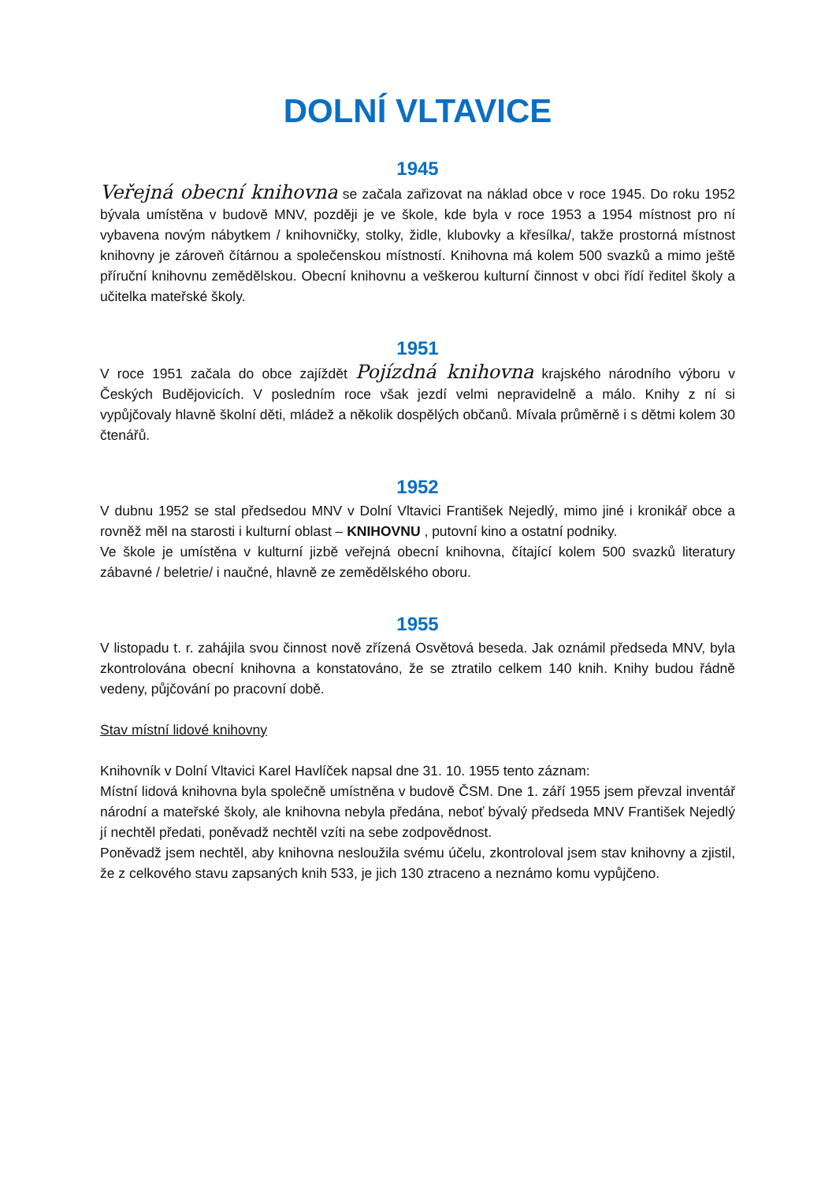DOLNÍ VLTAVICE
1945
Veřejná obecní knihovna se začala zařizovat na náklad obce v roce 1945. Do roku 1952 bývala umístěna v budově MNV, později je ve škole, kde byla v roce 1953 a 1954 místnost pro ní vybavena novým nábytkem / knihovničky, stolky, židle, klubovky a křesílka/, takže prostorná místnost knihovny je zároveň čítárnou a společenskou místností. Knihovna má kolem 500 svazků a mimo ještě příruční knihovnu zemědělskou. Obecní knihovnu a veškerou kulturní činnost v obci řídí ředitel školy a učitelka mateřské školy.
1951
V roce 1951 začala do obce zajíždět Pojízdná knihovna krajského národního výboru v Českých Budějovicích. V posledním roce však jezdí velmi nepravidelně a málo. Knihy z ní si vypůjčovaly hlavně školní děti, mládež a několik dospělých občanů. Mívala průměrně i s dětmi kolem 30 čtenářů.
1952
V dubnu 1952 se stal předsedou MNV v Dolní Vltavici František Nejedlý, mimo jiné i kronikář obce a rovněž měl na starosti i kulturní oblast – KNIHOVNU , putovní kino a ostatní podniky.
Ve škole je umístěna v kulturní jizbě veřejná obecní knihovna, čítající kolem 500 svazků literatury zábavné / beletrie/ i naučné, hlavně ze zemědělského oboru.
1955
V listopadu t. r. zahájila svou činnost nově zřízená Osvětová beseda. Jak oznámil předseda MNV, byla zkontrolována obecní knihovna a konstatováno, že se ztratilo celkem 140 knih. Knihy budou řádně vedeny, půjčování po pracovní době.
Stav místní lidové knihovny
Knihovník v Dolní Vltavici Karel Havlíček napsal dne 31. 10. 1955 tento záznam:
Místní lidová knihovna byla společně umístněna v budově ČSM. Dne 1. září 1955 jsem převzal inventář národní a mateřské školy, ale knihovna nebyla předána, neboť bývalý předseda MNV František Nejedlý jí nechtěl předati, poněvadž nechtěl vzíti na sebe zodpovědnost.
Poněvadž jsem nechtěl, aby knihovna nesloužila svému účelu, zkontroloval jsem stav knihovny a zjistil, že z celkového stavu zapsaných knih 533, je jich 130 ztraceno a neznámo komu vypůjčeno.